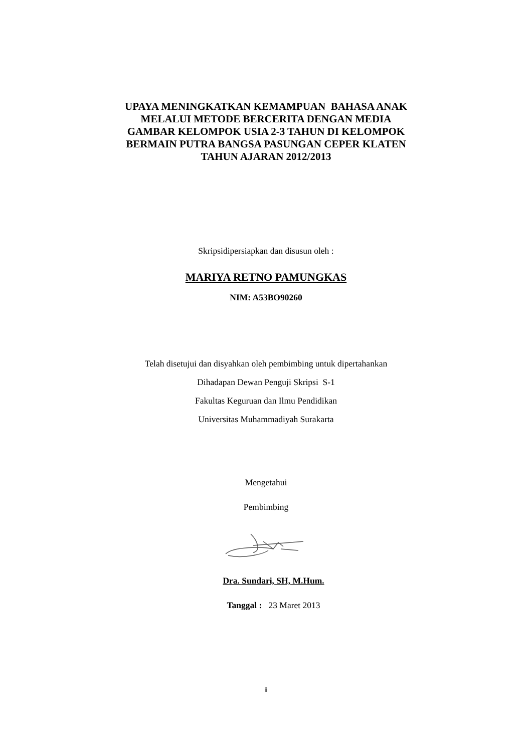UPAYA MENINGKATKAN KEMAMPUAN BAHASA ANAK
MELALUI METODE BERCERITA DENGAN MEDIA
GAMBAR KELOMPOK USIA 2-3 TAHUN DI KELOMPOK
BERMAIN PUTRA BANGSA PASUNGAN CEPER KLATEN
TAHUN AJARAN 2012/2013
Skripsidipersiapkan dan disusun oleh :
MARIYA RETNO PAMUNGKAS
NIM: A53BO90260
Telah disetujui dan disyahkan oleh pembimbing untuk dipertahankan
Dihadapan Dewan Penguji Skripsi S-1
Fakultas Keguruan dan Ilmu Pendidikan
Universitas Muhammadiyah Surakarta
Mengetahui
Pembimbing
Dra. Sundari, SH, M.Hum.
Tanggal : 23 Maret 2013
ii